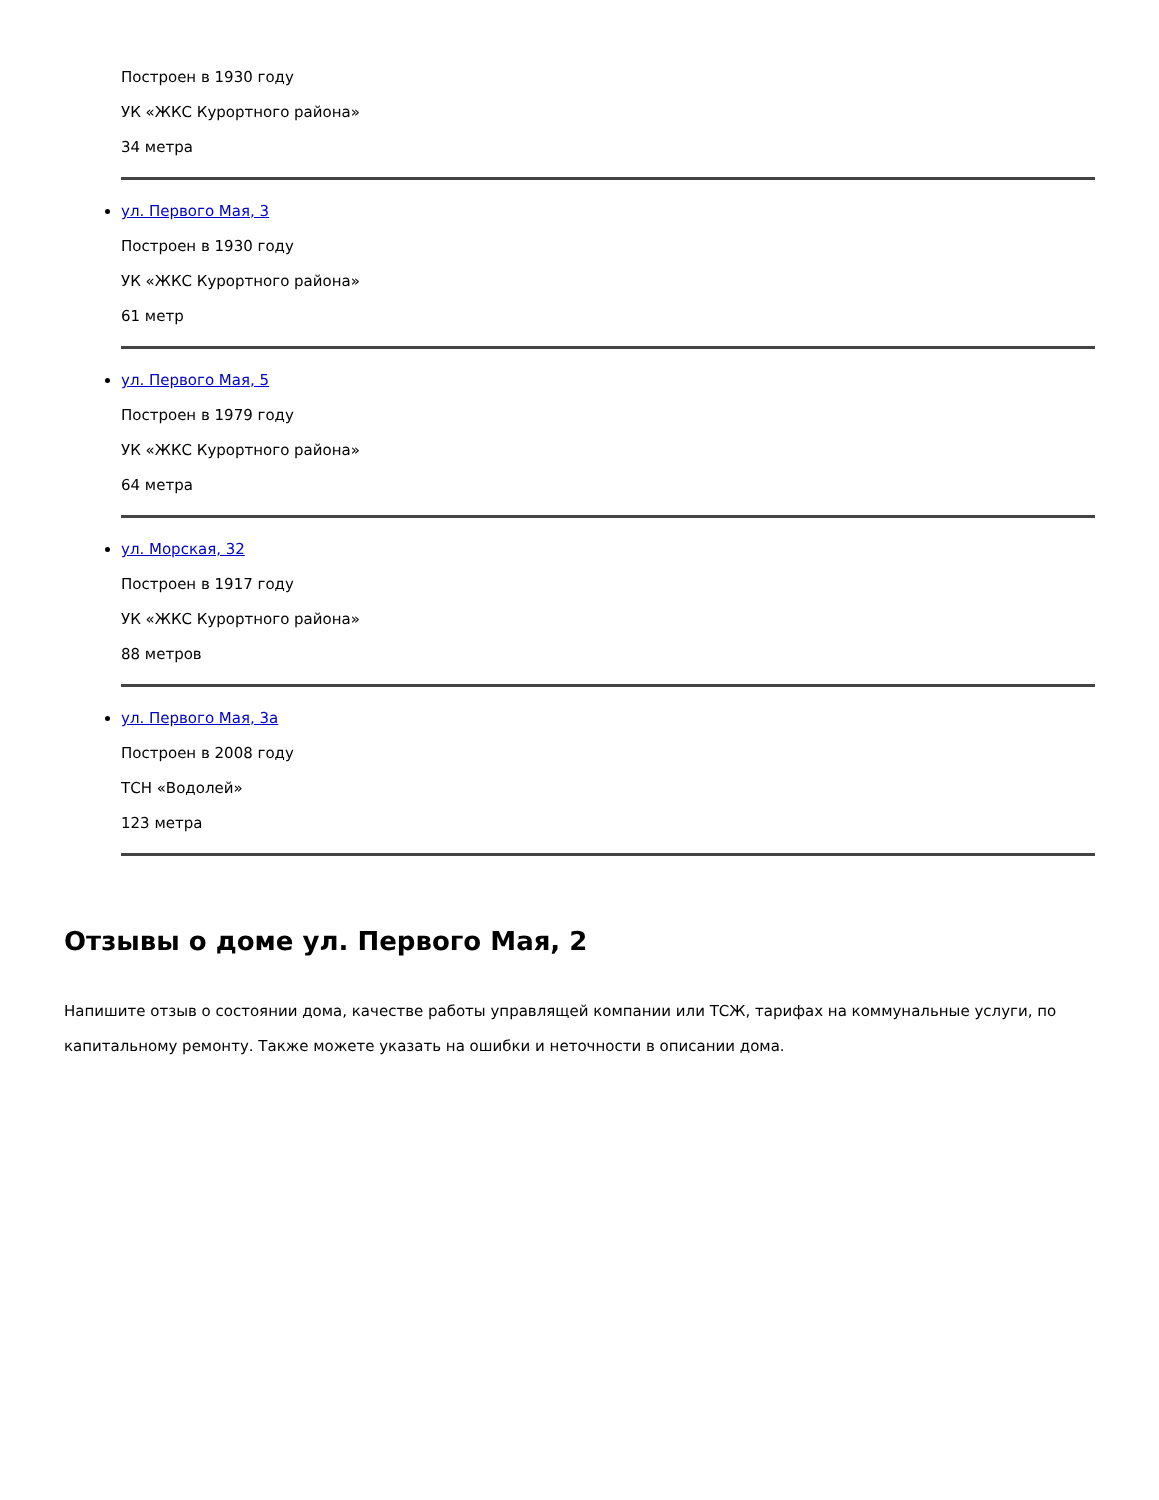Построен в 1930 году
УК «ЖКС Курортного района»
34 метра
ул. Первого Мая, 3
Построен в 1930 году
УК «ЖКС Курортного района»
61 метр
ул. Первого Мая, 5
Построен в 1979 году
УК «ЖКС Курортного района»
64 метра
ул. Морская, 32
Построен в 1917 году
УК «ЖКС Курортного района»
88 метров
ул. Первого Мая, 3а
Построен в 2008 году
ТСН «Водолей»
123 метра
Отзывы о доме ул. Первого Мая, 2
Напишите отзыв о состоянии дома, качестве работы управлящей компании или ТСЖ, тарифах на коммунальные услуги, по капитальному ремонту. Также можете указать на ошибки и неточности в описании дома.